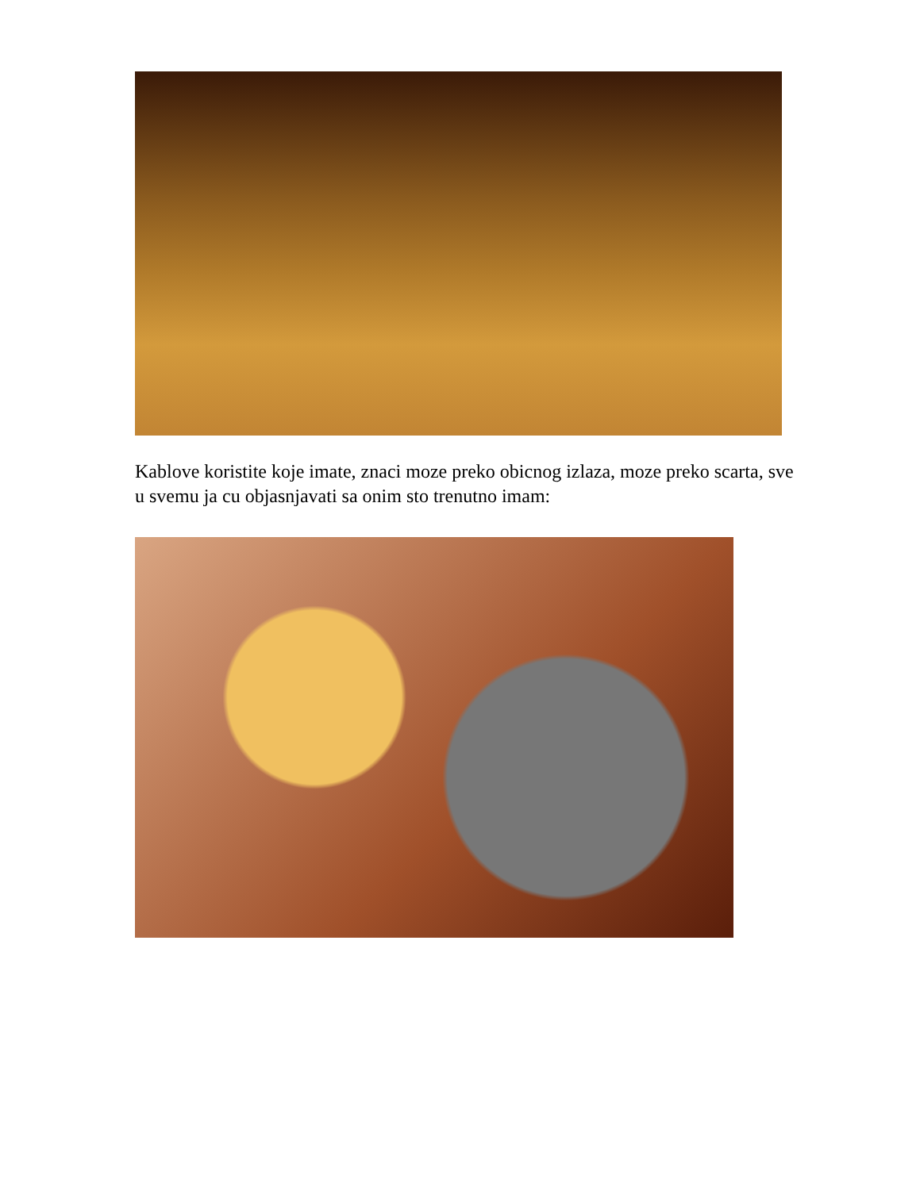Kablove koristite koje imate, znaci moze preko obicnog izlaza, moze preko scarta, sve u svemu ja cu objasnjavati sa onim sto trenutno imam: